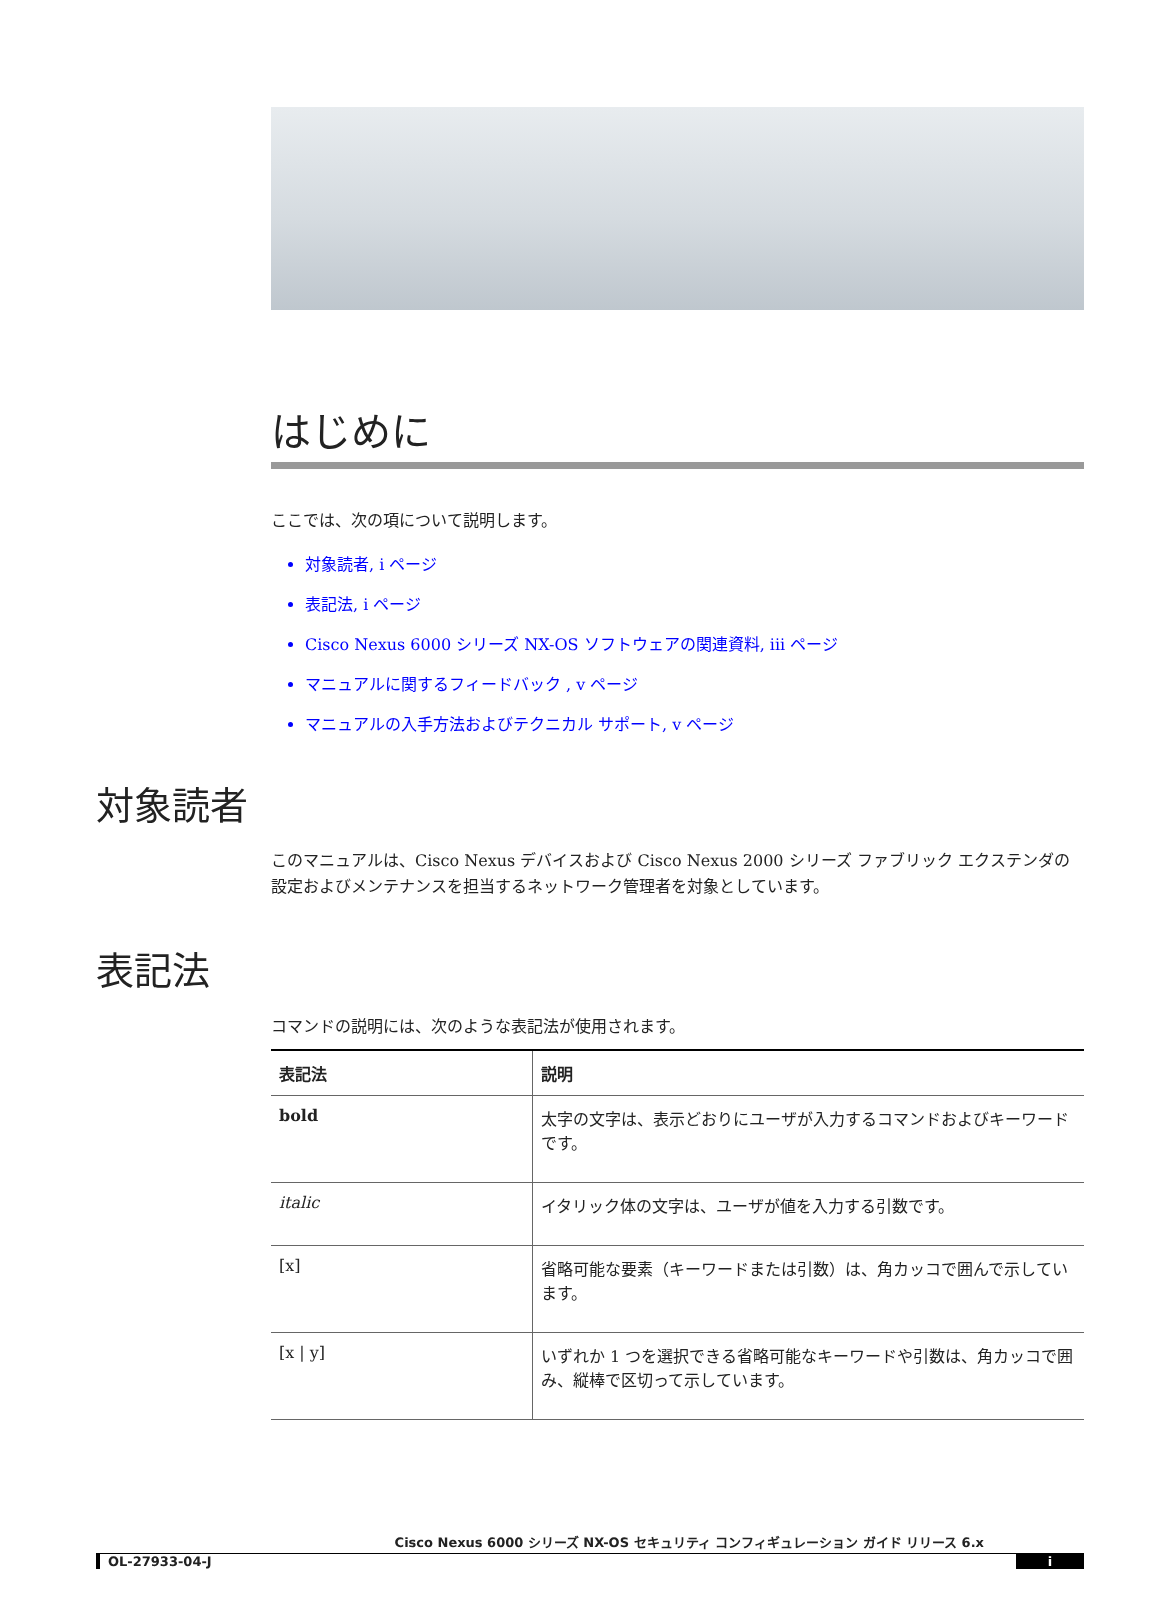はじめに
ここでは、次の項について説明します。
対象読者, i ページ
表記法, i ページ
Cisco Nexus 6000 シリーズ NX-OS ソフトウェアの関連資料, iii ページ
マニュアルに関するフィードバック , v ページ
マニュアルの入手方法およびテクニカル サポート, v ページ
対象読者
このマニュアルは、Cisco Nexus デバイスおよび Cisco Nexus 2000 シリーズ ファブリック エクステンダの設定およびメンテナンスを担当するネットワーク管理者を対象としています。
表記法
コマンドの説明には、次のような表記法が使用されます。
| 表記法 | 説明 |
| --- | --- |
| bold | 太字の文字は、表示どおりにユーザが入力するコマンドおよびキーワードです。 |
| italic | イタリック体の文字は、ユーザが値を入力する引数です。 |
| [x] | 省略可能な要素（キーワードまたは引数）は、角カッコで囲んで示しています。 |
| [x / y] | いずれか 1 つを選択できる省略可能なキーワードや引数は、角カッコで囲み、縦棒で区切って示しています。 |
Cisco Nexus 6000 シリーズ NX-OS セキュリティ コンフィギュレーション ガイド リリース 6.x
OL-27933-04-J i